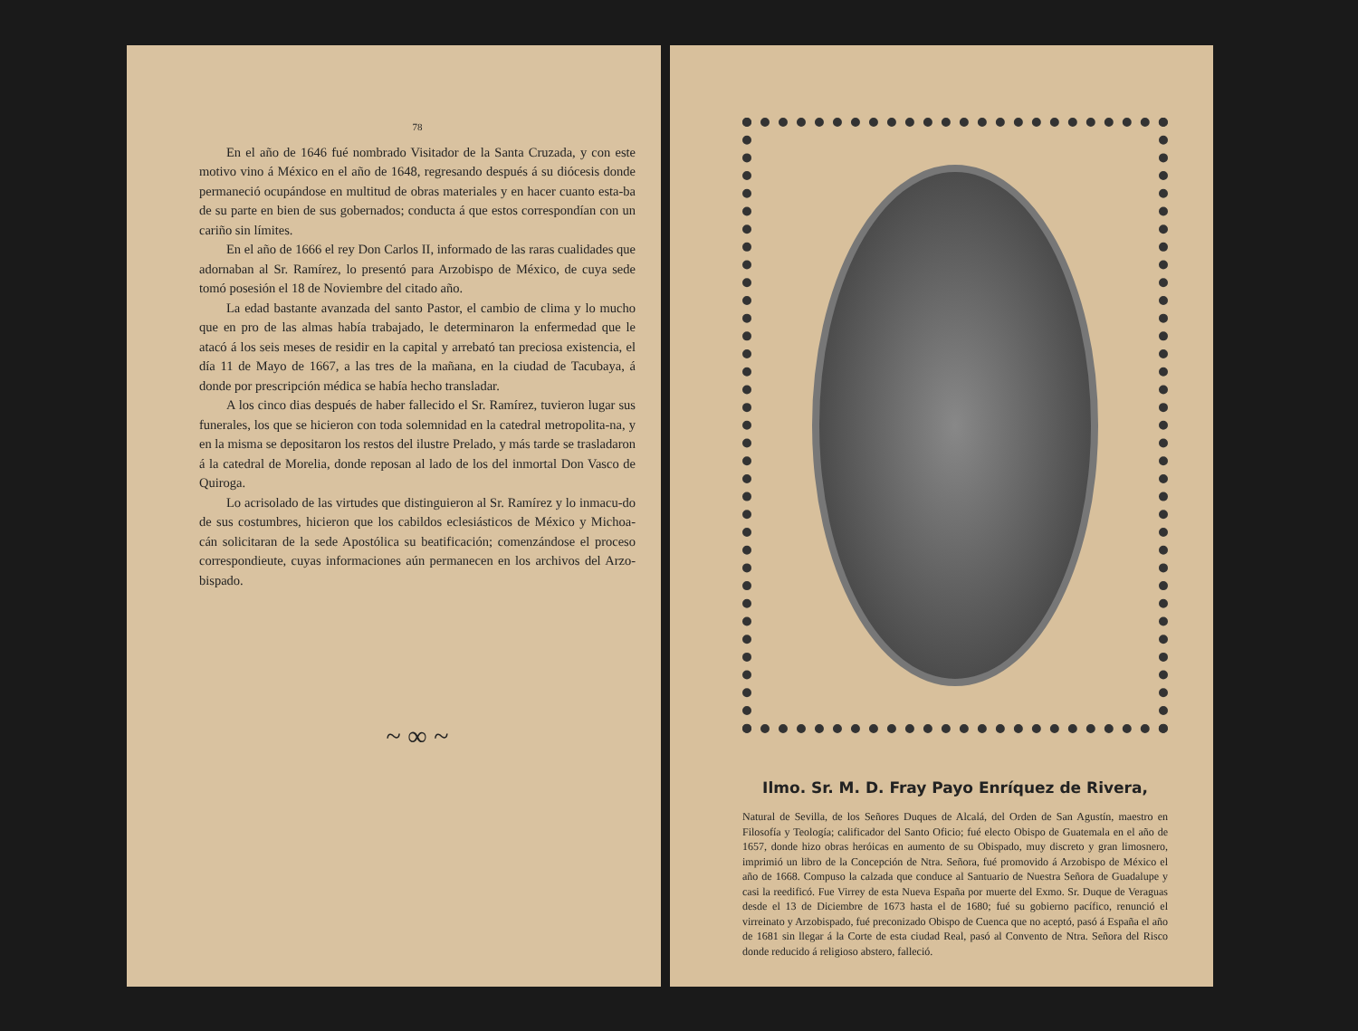78
En el año de 1646 fué nombrado Visitador de la Santa Cruzada, y con este motivo vino á México en el año de 1648, regresando después á su diócesis donde permaneció ocupándose en multitud de obras materiales y en hacer cuanto esta-ba de su parte en bien de sus gobernados; conducta á que estos correspondían con un cariño sin límites.
En el año de 1666 el rey Don Carlos II, informado de las raras cualidades que adornaban al Sr. Ramírez, lo presentó para Arzobispo de México, de cuya sede tomó posesión el 18 de Noviembre del citado año.
La edad bastante avanzada del santo Pastor, el cambio de clima y lo mucho que en pro de las almas había trabajado, le determinaron la enfermedad que le atacó á los seis meses de residir en la capital y arrebató tan preciosa existencia, el día 11 de Mayo de 1667, a las tres de la mañana, en la ciudad de Tacubaya, á donde por prescripción médica se había hecho transladar.
A los cinco dias después de haber fallecido el Sr. Ramírez, tuvieron lugar sus funerales, los que se hicieron con toda solemnidad en la catedral metropolita-na, y en la misma se depositaron los restos del ilustre Prelado, y más tarde se trasladaron á la catedral de Morelia, donde reposan al lado de los del inmortal Don Vasco de Quiroga.
Lo acrisolado de las virtudes que distinguieron al Sr. Ramírez y lo inmacu-do de sus costumbres, hicieron que los cabildos eclesiásticos de México y Michoa-cán solicitaran de la sede Apostólica su beatificación; comenzándose el proceso correspondieute, cuyas informaciones aún permanecen en los archivos del Arzo-bispado.
~ ∞ ~
Ilmo. Sr. M. D. Fray Payo Enríquez de Rivera,
Natural de Sevilla, de los Señores Duques de Alcalá, del Orden de San Agustín, maestro en Filosofía y Teología; calificador del Santo Oficio; fué electo Obispo de Guatemala en el año de 1657, donde hizo obras heróicas en aumento de su Obispado, muy discreto y gran limosnero, imprimió un libro de la Concepción de Ntra. Señora, fué promovido á Arzobispo de México el año de 1668. Compuso la calzada que conduce al Santuario de Nuestra Señora de Guadalupe y casi la reedificó. Fue Virrey de esta Nueva España por muerte del Exmo. Sr. Duque de Veraguas desde el 13 de Diciembre de 1673 hasta el de 1680; fué su gobierno pacífico, renunció el virreinato y Arzobispado, fué preconizado Obispo de Cuenca que no aceptó, pasó á España el año de 1681 sin llegar á la Corte de esta ciudad Real, pasó al Convento de Ntra. Señora del Risco donde reducido á religioso abstero, falleció.